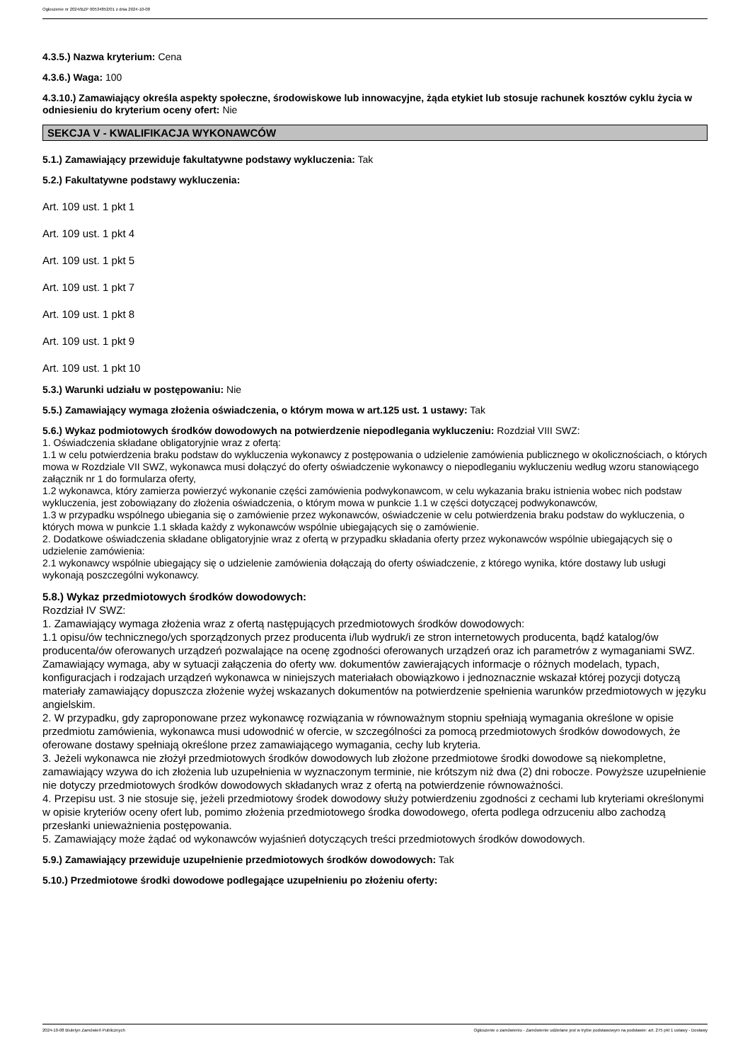Ogłoszenie nr 2024/BZP 00534852/01 z dnia 2024-10-08
4.3.5.) Nazwa kryterium: Cena
4.3.6.) Waga: 100
4.3.10.) Zamawiający określa aspekty społeczne, środowiskowe lub innowacyjne, żąda etykiet lub stosuje rachunek kosztów cyklu życia w odniesieniu do kryterium oceny ofert: Nie
SEKCJA V - KWALIFIKACJA WYKONAWCÓW
5.1.) Zamawiający przewiduje fakultatywne podstawy wykluczenia: Tak
5.2.) Fakultatywne podstawy wykluczenia:
Art. 109 ust. 1 pkt 1
Art. 109 ust. 1 pkt 4
Art. 109 ust. 1 pkt 5
Art. 109 ust. 1 pkt 7
Art. 109 ust. 1 pkt 8
Art. 109 ust. 1 pkt 9
Art. 109 ust. 1 pkt 10
5.3.) Warunki udziału w postępowaniu: Nie
5.5.) Zamawiający wymaga złożenia oświadczenia, o którym mowa w art.125 ust. 1 ustawy: Tak
5.6.) Wykaz podmiotowych środków dowodowych na potwierdzenie niepodlegania wykluczeniu: Rozdział VIII SWZ:
1. Oświadczenia składane obligatoryjnie wraz z ofertą:
1.1 w celu potwierdzenia braku podstaw do wykluczenia wykonawcy z postępowania o udzielenie zamówienia publicznego w okolicznościach, o których mowa w Rozdziale VII SWZ, wykonawca musi dołączyć do oferty oświadczenie wykonawcy o niepodleganiu wykluczeniu według wzoru stanowiącego załącznik nr 1 do formularza oferty,
1.2 wykonawca, który zamierza powierzyć wykonanie części zamówienia podwykonawcom, w celu wykazania braku istnienia wobec nich podstaw wykluczenia, jest zobowiązany do złożenia oświadczenia, o którym mowa w punkcie 1.1 w części dotyczącej podwykonawców,
1.3 w przypadku wspólnego ubiegania się o zamówienie przez wykonawców, oświadczenie w celu potwierdzenia braku podstaw do wykluczenia, o których mowa w punkcie 1.1 składa każdy z wykonawców wspólnie ubiegających się o zamówienie.
2. Dodatkowe oświadczenia składane obligatoryjnie wraz z ofertą w przypadku składania oferty przez wykonawców wspólnie ubiegających się o udzielenie zamówienia:
2.1 wykonawcy wspólnie ubiegający się o udzielenie zamówienia dołączają do oferty oświadczenie, z którego wynika, które dostawy lub usługi wykonają poszczególni wykonawcy.
5.8.) Wykaz przedmiotowych środków dowodowych:
Rozdział IV SWZ:
1. Zamawiający wymaga złożenia wraz z ofertą następujących przedmiotowych środków dowodowych:
1.1 opisu/ów technicznego/ych sporządzonych przez producenta i/lub wydruk/i ze stron internetowych producenta, bądź katalog/ów producenta/ów oferowanych urządzeń pozwalające na ocenę zgodności oferowanych urządzeń oraz ich parametrów z wymaganiami SWZ. Zamawiający wymaga, aby w sytuacji załączenia do oferty ww. dokumentów zawierających informacje o różnych modelach, typach, konfiguracjach i rodzajach urządzeń wykonawca w niniejszych materiałach obowiązkowo i jednoznacznie wskazał której pozycji dotyczą materiały zamawiający dopuszcza złożenie wyżej wskazanych dokumentów na potwierdzenie spełnienia warunków przedmiotowych w języku angielskim.
2. W przypadku, gdy zaproponowane przez wykonawcę rozwiązania w równoważnym stopniu spełniają wymagania określone w opisie przedmiotu zamówienia, wykonawca musi udowodnić w ofercie, w szczególności za pomocą przedmiotowych środków dowodowych, że oferowane dostawy spełniają określone przez zamawiającego wymagania, cechy lub kryteria.
3. Jeżeli wykonawca nie złożył przedmiotowych środków dowodowych lub złożone przedmiotowe środki dowodowe są niekompletne, zamawiający wzywa do ich złożenia lub uzupełnienia w wyznaczonym terminie, nie krótszym niż dwa (2) dni robocze. Powyższe uzupełnienie nie dotyczy przedmiotowych środków dowodowych składanych wraz z ofertą na potwierdzenie równoważności.
4. Przepisu ust. 3 nie stosuje się, jeżeli przedmiotowy środek dowodowy służy potwierdzeniu zgodności z cechami lub kryteriami określonymi w opisie kryteriów oceny ofert lub, pomimo złożenia przedmiotowego środka dowodowego, oferta podlega odrzuceniu albo zachodzą przesłanki unieważnienia postępowania.
5. Zamawiający może żądać od wykonawców wyjaśnień dotyczących treści przedmiotowych środków dowodowych.
5.9.) Zamawiający przewiduje uzupełnienie przedmiotowych środków dowodowych: Tak
5.10.) Przedmiotowe środki dowodowe podlegające uzupełnieniu po złożeniu oferty:
2024-10-08 Biuletyn Zamówień Publicznych Ogłoszenie o zamówieniu - Zamówienie udzielane jest w trybie podstawowym na podstawie: art. 275 pkt 1 ustawy - Dostawy